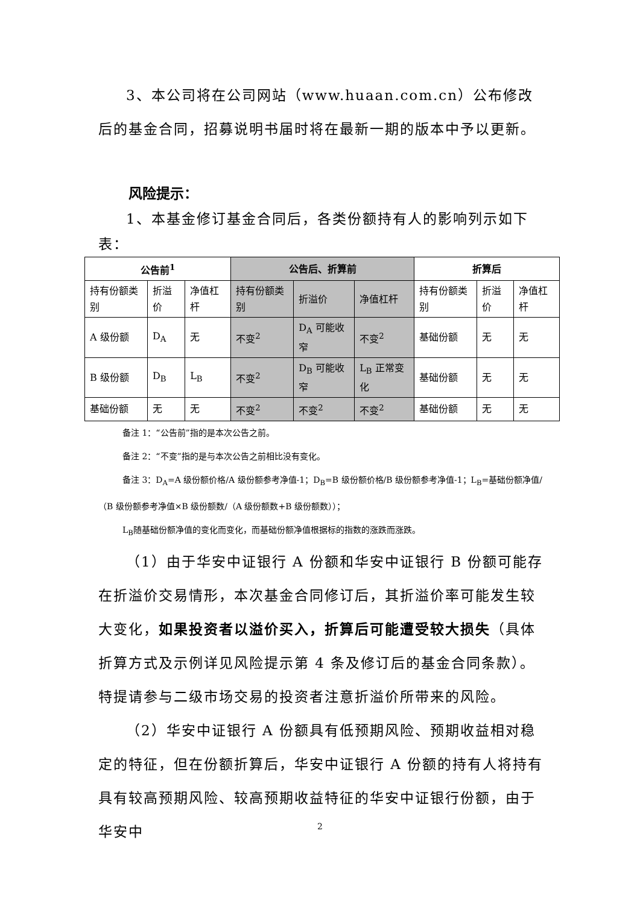3、本公司将在公司网站（www.huaan.com.cn）公布修改后的基金合同，招募说明书届时将在最新一期的版本中予以更新。
风险提示：
1、本基金修订基金合同后，各类份额持有人的影响列示如下表：
| 公告前<sup>1</sup> | | | 公告后、折算前 | | | 折算后 | | |
| --- | --- | --- | --- | --- | --- | --- | --- | --- |
| 持有份额类别 | 折溢价 | 净值杠杆 | 持有份额类别 | 折溢价 | 净值杠杆 | 持有份额类别 | 折溢价 | 净值杠杆 |
| A 级份额 | D<sub>A</sub> | 无 | 不变<sup>2</sup> | D<sub>A</sub> 可能收窄 | 不变<sup>2</sup> | 基础份额 | 无 | 无 |
| B 级份额 | D<sub>B</sub> | L<sub>B</sub> | 不变<sup>2</sup> | D<sub>B</sub> 可能收窄 | L<sub>B</sub> 正常变化 | 基础份额 | 无 | 无 |
| 基础份额 | 无 | 无 | 不变<sup>2</sup> | 不变<sup>2</sup> | 不变<sup>2</sup> | 基础份额 | 无 | 无 |
备注 1：“公告前”指的是本次公告之前。
备注 2：“不变”指的是与本次公告之前相比没有变化。
备注 3：D<sub>A</sub>=A 级份额价格/A 级份额参考净值-1；D<sub>B</sub>=B 级份额价格/B 级份额参考净值-1；L<sub>B</sub>=基础份额净值/（B 级份额参考净值×B 级份额数/（A 级份额数+B 级份额数））；
L<sub>B</sub>随基础份额净值的变化而变化，而基础份额净值根据标的指数的涨跌而涨跌。
（1）由于华安中证银行 A 份额和华安中证银行 B 份额可能存在折溢价交易情形，本次基金合同修订后，其折溢价率可能发生较大变化，如果投资者以溢价买入，折算后可能遭受较大损失（具体折算方式及示例详见风险提示第 4 条及修订后的基金合同条款）。特提请参与二级市场交易的投资者注意折溢价所带来的风险。
（2）华安中证银行 A 份额具有低预期风险、预期收益相对稳定的特征，但在份额折算后，华安中证银行 A 份额的持有人将持有具有较高预期风险、较高预期收益特征的华安中证银行份额，由于华安中
2